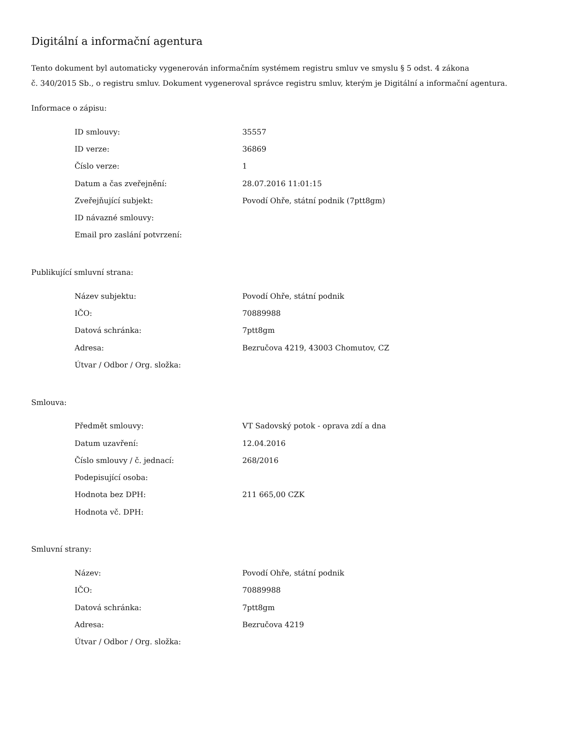Digitální a informační agentura
Tento dokument byl automaticky vygenerován informačním systémem registru smluv ve smyslu § 5 odst. 4 zákona
č. 340/2015 Sb., o registru smluv. Dokument vygeneroval správce registru smluv, kterým je Digitální a informační agentura.
Informace o zápisu:
| ID smlouvy: | 35557 |
| ID verze: | 36869 |
| Číslo verze: | 1 |
| Datum a čas zveřejnění: | 28.07.2016 11:01:15 |
| Zveřejňující subjekt: | Povodí Ohře, státní podnik (7ptt8gm) |
| ID návazné smlouvy: | |
| Email pro zaslání potvrzení: | |
Publikující smluvní strana:
| Název subjektu: | Povodí Ohře, státní podnik |
| IČO: | 70889988 |
| Datová schránka: | 7ptt8gm |
| Adresa: | Bezručova 4219, 43003 Chomutov, CZ |
| Útvar / Odbor / Org. složka: | |
Smlouva:
| Předmět smlouvy: | VT Sadovský potok - oprava zdí a dna |
| Datum uzavření: | 12.04.2016 |
| Číslo smlouvy / č. jednací: | 268/2016 |
| Podepisující osoba: | |
| Hodnota bez DPH: | 211 665,00 CZK |
| Hodnota vč. DPH: | |
Smluvní strany:
| Název: | Povodí Ohře, státní podnik |
| IČO: | 70889988 |
| Datová schránka: | 7ptt8gm |
| Adresa: | Bezručova 4219 |
| Útvar / Odbor / Org. složka: | |